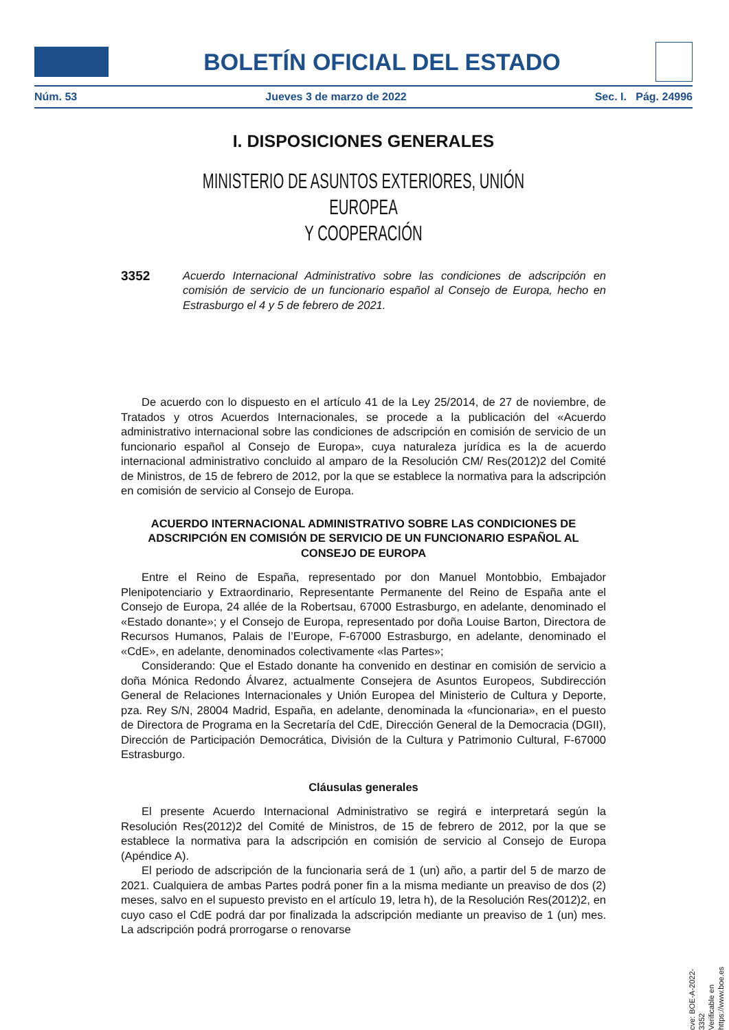BOLETÍN OFICIAL DEL ESTADO
Núm. 53 Jueves 3 de marzo de 2022 Sec. I. Pág. 24996
I. DISPOSICIONES GENERALES
MINISTERIO DE ASUNTOS EXTERIORES, UNIÓN EUROPEA
Y COOPERACIÓN
3352 Acuerdo Internacional Administrativo sobre las condiciones de adscripción en comisión de servicio de un funcionario español al Consejo de Europa, hecho en Estrasburgo el 4 y 5 de febrero de 2021.
De acuerdo con lo dispuesto en el artículo 41 de la Ley 25/2014, de 27 de noviembre, de Tratados y otros Acuerdos Internacionales, se procede a la publicación del «Acuerdo administrativo internacional sobre las condiciones de adscripción en comisión de servicio de un funcionario español al Consejo de Europa», cuya naturaleza jurídica es la de acuerdo internacional administrativo concluido al amparo de la Resolución CM/ Res(2012)2 del Comité de Ministros, de 15 de febrero de 2012, por la que se establece la normativa para la adscripción en comisión de servicio al Consejo de Europa.
ACUERDO INTERNACIONAL ADMINISTRATIVO SOBRE LAS CONDICIONES DE ADSCRIPCIÓN EN COMISIÓN DE SERVICIO DE UN FUNCIONARIO ESPAÑOL AL CONSEJO DE EUROPA
Entre el Reino de España, representado por don Manuel Montobbio, Embajador Plenipotenciario y Extraordinario, Representante Permanente del Reino de España ante el Consejo de Europa, 24 allée de la Robertsau, 67000 Estrasburgo, en adelante, denominado el «Estado donante»; y el Consejo de Europa, representado por doña Louise Barton, Directora de Recursos Humanos, Palais de l’Europe, F-67000 Estrasburgo, en adelante, denominado el «CdE», en adelante, denominados colectivamente «las Partes»;
Considerando: Que el Estado donante ha convenido en destinar en comisión de servicio a doña Mónica Redondo Álvarez, actualmente Consejera de Asuntos Europeos, Subdirección General de Relaciones Internacionales y Unión Europea del Ministerio de Cultura y Deporte, pza. Rey S/N, 28004 Madrid, España, en adelante, denominada la «funcionaria», en el puesto de Directora de Programa en la Secretaría del CdE, Dirección General de la Democracia (DGII), Dirección de Participación Democrática, División de la Cultura y Patrimonio Cultural, F-67000 Estrasburgo.
Cláusulas generales
El presente Acuerdo Internacional Administrativo se regirá e interpretará según la Resolución Res(2012)2 del Comité de Ministros, de 15 de febrero de 2012, por la que se establece la normativa para la adscripción en comisión de servicio al Consejo de Europa (Apéndice A).
El periodo de adscripción de la funcionaria será de 1 (un) año, a partir del 5 de marzo de 2021. Cualquiera de ambas Partes podrá poner fin a la misma mediante un preaviso de dos (2) meses, salvo en el supuesto previsto en el artículo 19, letra h), de la Resolución Res(2012)2, en cuyo caso el CdE podrá dar por finalizada la adscripción mediante un preaviso de 1 (un) mes. La adscripción podrá prorrogarse o renovarse
cve: BOE-A-2022-3352
Verificable en https://www.boe.es